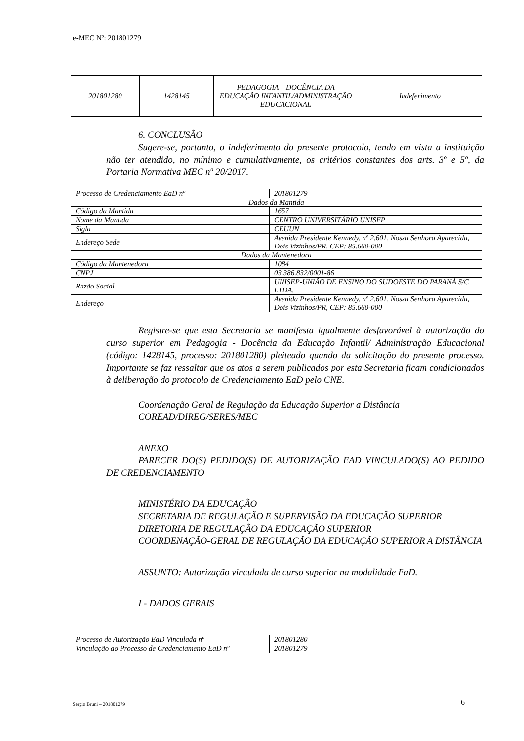e-MEC Nº: 201801279
| 201801280 | 1428145 | PEDAGOGIA – DOCÊNCIA DA EDUCAÇÃO INFANTIL/ADMINISTRAÇÃO EDUCACIONAL | Indeferimento |
6. CONCLUSÃO
Sugere-se, portanto, o indeferimento do presente protocolo, tendo em vista a instituição não ter atendido, no mínimo e cumulativamente, os critérios constantes dos arts. 3º e 5º, da Portaria Normativa MEC nº 20/2017.
| Processo de Credenciamento EaD nº | 201801279 |
| Dados da Mantida | |
| Código da Mantida | 1657 |
| Nome da Mantida | CENTRO UNIVERSITÁRIO UNISEP |
| Sigla | CEUUN |
| Endereço Sede | Avenida Presidente Kennedy, nº 2.601, Nossa Senhora Aparecida, Dois Vizinhos/PR, CEP: 85.660-000 |
| Dados da Mantenedora | |
| Código da Mantenedora | 1084 |
| CNPJ | 03.386.832/0001-86 |
| Razão Social | UNISEP-UNIÃO DE ENSINO DO SUDOESTE DO PARANÁ S/C LTDA. |
| Endereço | Avenida Presidente Kennedy, nº 2.601, Nossa Senhora Aparecida, Dois Vizinhos/PR, CEP: 85.660-000 |
Registre-se que esta Secretaria se manifesta igualmente desfavorável à autorização do curso superior em Pedagogia - Docência da Educação Infantil/ Administração Educacional (código: 1428145, processo: 201801280) pleiteado quando da solicitação do presente processo. Importante se faz ressaltar que os atos a serem publicados por esta Secretaria ficam condicionados à deliberação do protocolo de Credenciamento EaD pelo CNE.
Coordenação Geral de Regulação da Educação Superior a Distância
COREAD/DIREG/SERES/MEC
ANEXO
PARECER DO(S) PEDIDO(S) DE AUTORIZAÇÃO EAD VINCULADO(S) AO PEDIDO DE CREDENCIAMENTO
MINISTÉRIO DA EDUCAÇÃO
SECRETARIA DE REGULAÇÃO E SUPERVISÃO DA EDUCAÇÃO SUPERIOR
DIRETORIA DE REGULAÇÃO DA EDUCAÇÃO SUPERIOR
COORDENAÇÃO-GERAL DE REGULAÇÃO DA EDUCAÇÃO SUPERIOR A DISTÂNCIA
ASSUNTO: Autorização vinculada de curso superior na modalidade EaD.
I - DADOS GERAIS
| Processo de Autorização EaD Vinculada nº | 201801280 |
| Vinculação ao Processo de Credenciamento EaD nº | 201801279 |
Sergio Bruni – 201801279 6